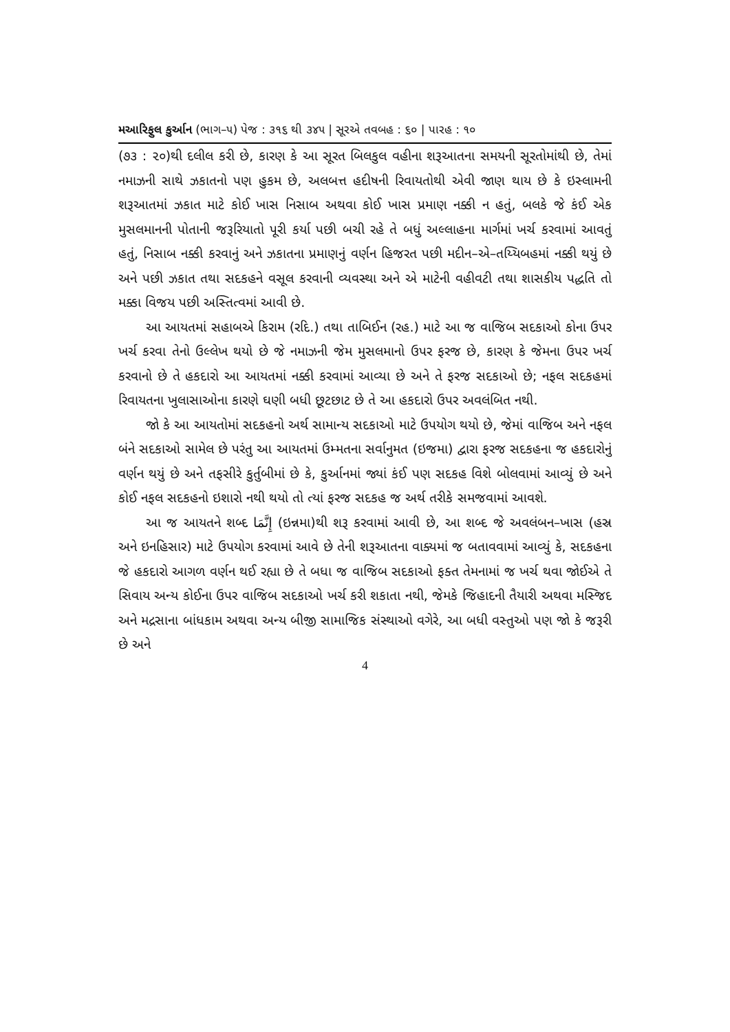મઆરિફુલ કુર્આન (ભાગ–૫) પેજ : ૩૧૬ થી ૩૪૫ | સૂરએ તવબહ : ૬૦ | પારહ : ૧૦
(૭૩ : ૨૦)થી દલીલ કરી છે, કારણ કે આ સૂરત બિલકુલ વહીના શરૂઆતના સમયની સૂરતોમાંથી છે, તેમાં નમાઝની સાથે ઝકાતનો પણ હુકમ છે, અલબત્ત હદીષની રિવાયતોથી એવી જાણ થાય છે કે ઇસ્લામની શરૂઆતમાં ઝકાત માટે કોઈ ખાસ નિસાબ અથવા કોઈ ખાસ પ્રમાણ નક્કી ન હતું, બલકે જે કંઈ એક મુસલમાનની પોતાની જરૂરિયાતો પૂરી કર્યા પછી બચી રહે તે બધું અલ્લાહના માર્ગમાં ખર્ચ કરવામાં આવતું હતું, નિસાબ નક્કી કરવાનું અને ઝકાતના પ્રમાણનું વર્ણન હિજરત પછી મદીન–એ–તય્યિબહમાં નક્કી થયું છે અને પછી ઝકાત તથા સદકહને વસૂલ કરવાની વ્યવસ્થા અને એ માટેની વહીવટી તથા શાસકીય પદ્ધતિ તો મક્કા વિજય પછી અસ્તિત્વમાં આવી છે.
આ આયતમાં સહાબએ કિરામ (રદિ.) તથા તાબિઈન (રહ.) માટે આ જ વાજિબ સદકાઓ કોના ઉપર ખર્ચ કરવા તેનો ઉલ્લેખ થયો છે જે નમાઝની જેમ મુસલમાનો ઉપર ફરજ છે, કારણ કે જેમના ઉપર ખર્ચ કરવાનો છે તે હકદારો આ આયતમાં નક્કી કરવામાં આવ્યા છે અને તે ફરજ સદકાઓ છે; નફલ સદકહમાં રિવાયતના ખુલાસાઓના કારણે ઘણી બધી છૂટછાટ છે તે આ હકદારો ઉપર અવલંબિત નથી.
જો કે આ આયતોમાં સદકહનો અર્થ સામાન્ય સદકાઓ માટે ઉપયોગ થયો છે, જેમાં વાજિબ અને નફલ બંને સદકાઓ સામેલ છે પરંતુ આ આયતમાં ઉમ્મતના સર્વાનુમત (ઇજમા) દ્વારા ફરજ સદકહના જ હકદારોનું વર્ણન થયું છે અને તફસીરે કુર્તુબીમાં છે કે, કુર્આનમાં જ્યાં કંઈ પણ સદકહ વિશે બોલવામાં આવ્યું છે અને કોઈ નફલ સદકહનો ઇશારો નથી થયો તો ત્યાં ફરજ સદકહ જ અર્થ તરીકે સમજવામાં આવશે.
આ જ આયતને શબ્દ إِنَّمَا (ઇન્નમા)થી શરૂ કરવામાં આવી છે, આ શબ્દ જે અવલંબન–ખાસ (હસ્ર અને ઇનહિસાર) માટે ઉપયોગ કરવામાં આવે છે તેની શરૂઆતના વાક્યમાં જ બતાવવામાં આવ્યું કે, સદકહના જે હકદારો આગળ વર્ણન થઈ રહ્યા છે તે બધા જ વાજિબ સદકાઓ ફક્ત તેમનામાં જ ખર્ચ થવા જોઈએ તે સિવાય અન્ય કોઈના ઉપર વાજિબ સદકાઓ ખર્ચ કરી શકાતા નથી, જેમકે જિહાદની તૈયારી અથવા મસ્જિદ અને મદ્રસાના બાંધકામ અથવા અન્ય બીજી સામાજિક સંસ્થાઓ વગેરે, આ બધી વસ્તુઓ પણ જો કે જરૂરી છે અને
4